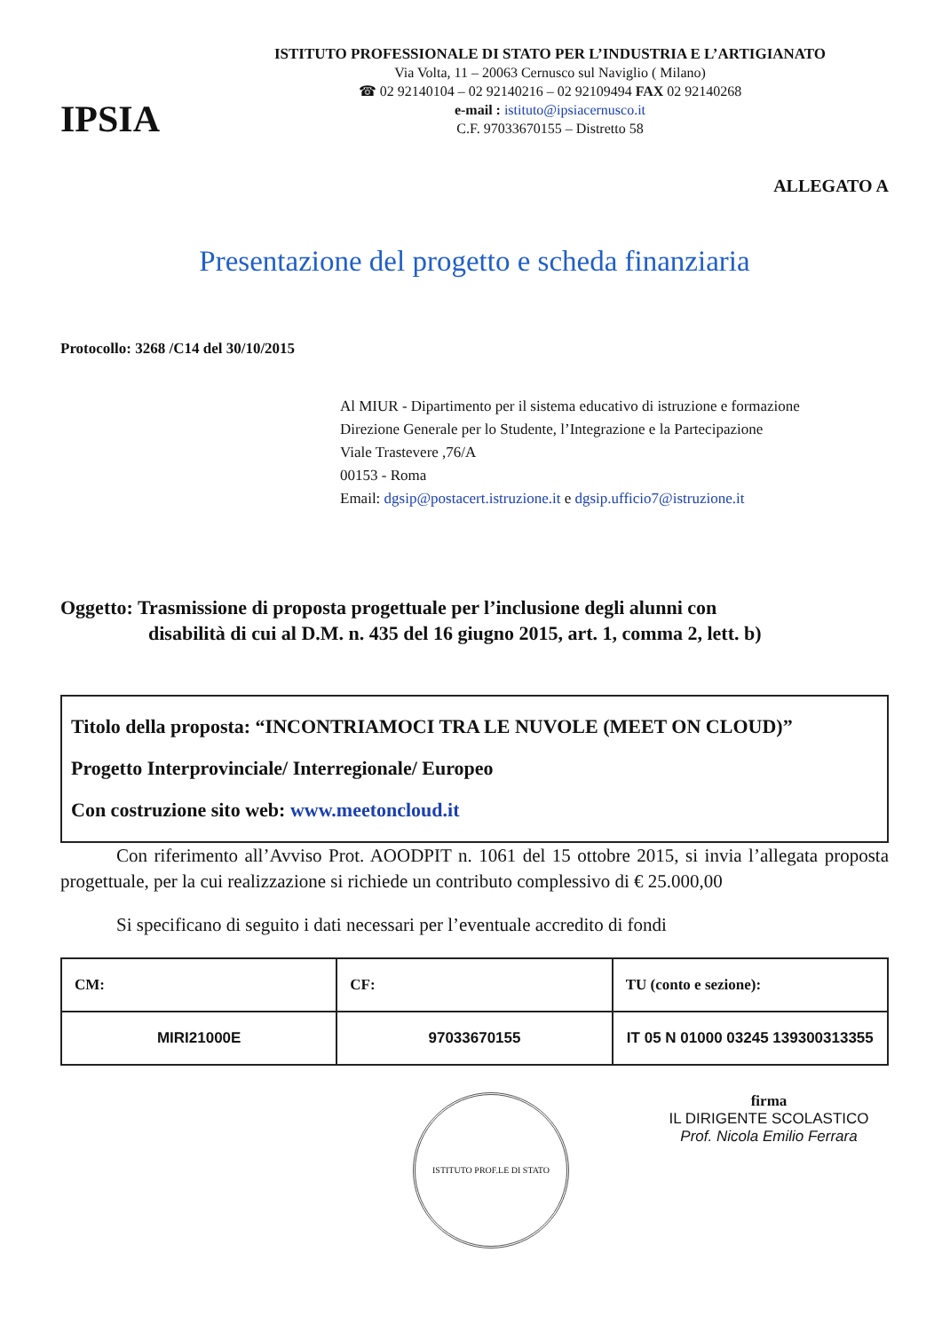IPSIA
ISTITUTO PROFESSIONALE DI STATO PER L’INDUSTRIA E L’ARTIGIANATO
Via Volta, 11 – 20063 Cernusco sul Naviglio ( Milano)
☎ 02 92140104 – 02 92140216 – 02 92109494 FAX 02 92140268
e-mail : istituto@ipsiacernusco.it
C.F. 97033670155 – Distretto 58
ALLEGATO A
Presentazione del progetto e scheda finanziaria
Protocollo: 3268 /C14 del 30/10/2015
Al MIUR - Dipartimento per il sistema educativo di istruzione e formazione
Direzione Generale per lo Studente, l’Integrazione e la Partecipazione
Viale Trastevere ,76/A
00153 - Roma
Email: dgsip@postacert.istruzione.it e dgsip.ufficio7@istruzione.it
Oggetto: Trasmissione di proposta progettuale per l’inclusione degli alunni con
disabilità di cui al D.M. n. 435 del 16 giugno 2015, art. 1, comma 2, lett. b)
Titolo della proposta: “INCONTRIAMOCI TRA LE NUVOLE (MEET ON CLOUD)”
Progetto Interprovinciale/ Interregionale/ Europeo
Con costruzione sito web: www.meetoncloud.it
   Con riferimento all’Avviso Prot. AOODPIT n. 1061 del 15 ottobre 2015, si invia l’allegata proposta progettuale, per la cui realizzazione si richiede un contributo complessivo di € 25.000,00
   Si specificano di seguito i dati necessari per l’eventuale accredito di fondi
| CM: | CF: | TU (conto e sezione): |
| MIRI21000E | 97033670155 | IT 05 N 01000 03245 139300313355 |
ISTITUTO PROF.LE DI STATO
firma
IL DIRIGENTE SCOLASTICO
Prof. Nicola Emilio Ferrara